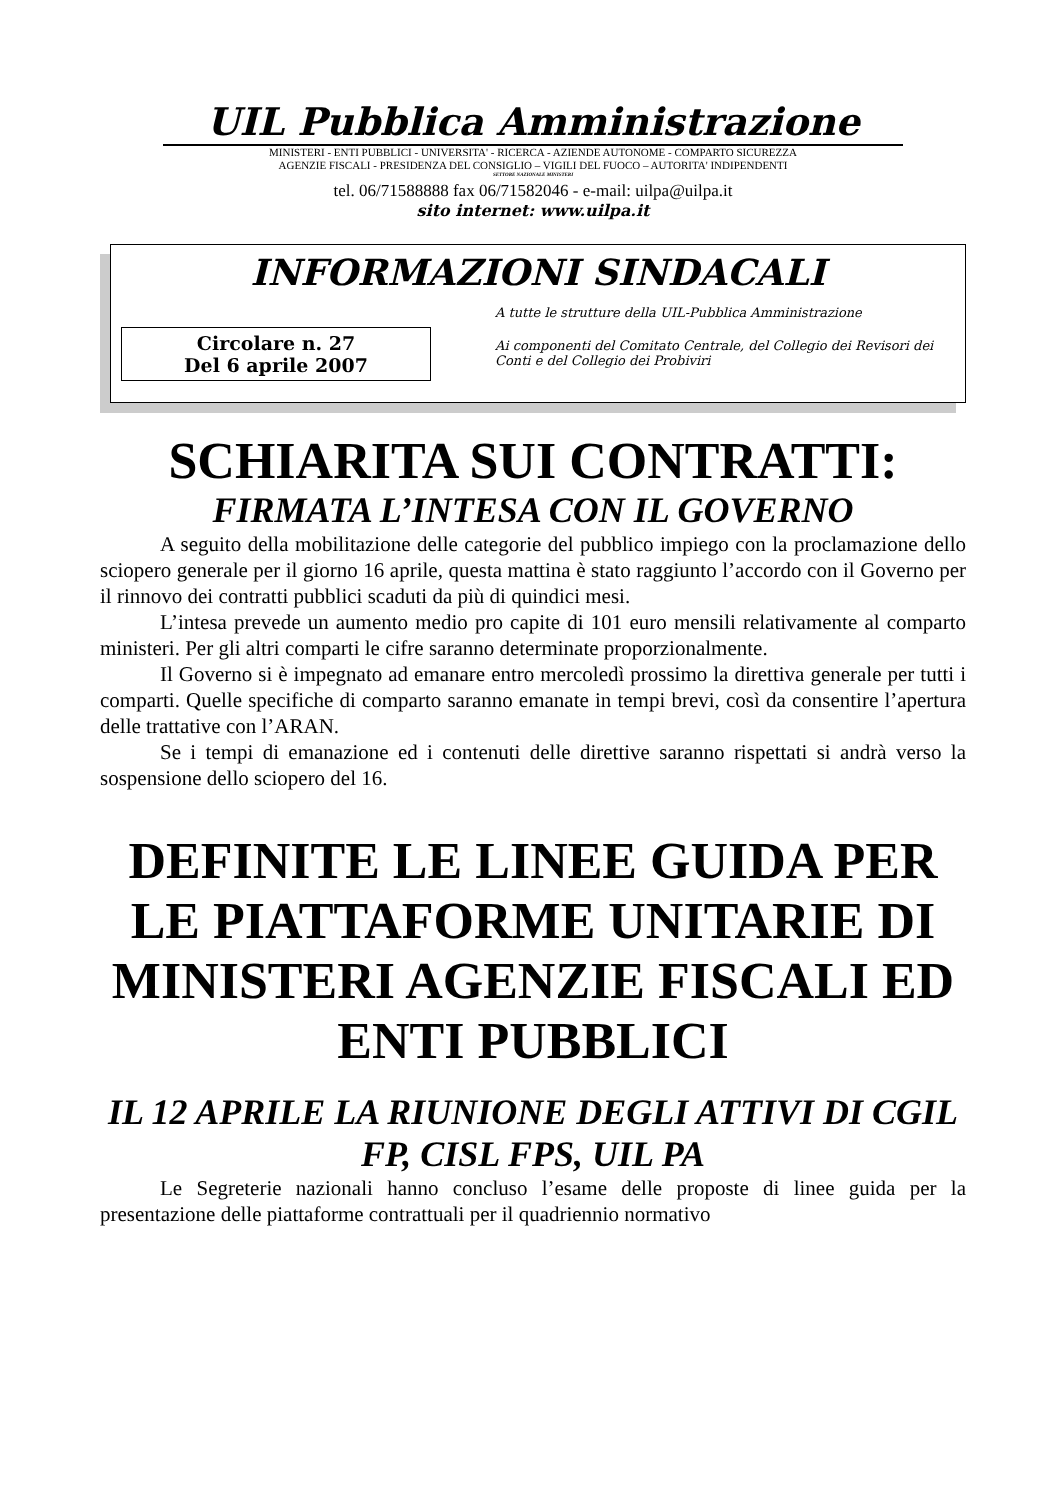UIL Pubblica Amministrazione
MINISTERI - ENTI PUBBLICI - UNIVERSITA' - RICERCA - AZIENDE AUTONOME - COMPARTO SICUREZZA
AGENZIE FISCALI - PRESIDENZA DEL CONSIGLIO – VIGILI DEL FUOCO – AUTORITA' INDIPENDENTI
SETTORE NAZIONALE MINISTERI
tel. 06/71588888 fax 06/71582046 - e-mail: uilpa@uilpa.it
sito internet: www.uilpa.it
INFORMAZIONI SINDACALI
Circolare n. 27
Del 6 aprile 2007
A tutte le strutture della UIL-Pubblica Amministrazione
Ai componenti del Comitato Centrale, del Collegio dei Revisori dei Conti e del Collegio dei Probiviri
SCHIARITA SUI CONTRATTI:
FIRMATA L’INTESA CON IL GOVERNO
A seguito della mobilitazione delle categorie del pubblico impiego con la proclamazione dello sciopero generale per il giorno 16 aprile, questa mattina è stato raggiunto l’accordo con il Governo per il rinnovo dei contratti pubblici scaduti da più di quindici mesi.
L’intesa prevede un aumento medio pro capite di 101 euro mensili relativamente al comparto ministeri. Per gli altri comparti le cifre saranno determinate proporzionalmente.
Il Governo si è impegnato ad emanare entro mercoledì prossimo la direttiva generale per tutti i comparti. Quelle specifiche di comparto saranno emanate in tempi brevi, così da consentire l’apertura delle trattative con l’ARAN.
Se i tempi di emanazione ed i contenuti delle direttive saranno rispettati si andrà verso la sospensione dello sciopero del 16.
DEFINITE LE LINEE GUIDA PER LE PIATTAFORME UNITARIE DI MINISTERI AGENZIE FISCALI ED ENTI PUBBLICI
IL 12 APRILE LA RIUNIONE DEGLI ATTIVI DI CGIL FP, CISL FPS, UIL PA
Le Segreterie nazionali hanno concluso l’esame delle proposte di linee guida per la presentazione delle piattaforme contrattuali per il quadriennio normativo